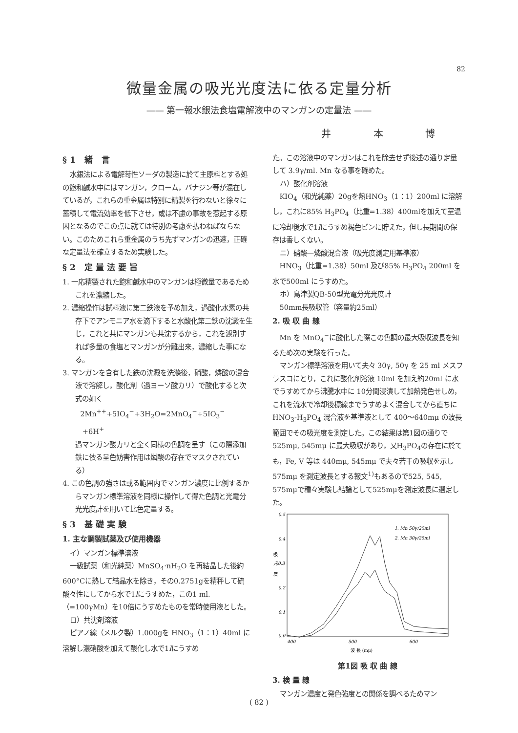82
微量金属の吸光光度法に依る定量分析
—— 第一報水銀法食塩電解液中のマンガンの定量法 ——
井 本 博
§1 緒 言
水銀法による電解苛性ソーダの製造に於て主原料とする処の飽和鹹水中にはマンガン，クローム，バナジン等が混在しているが，これらの重金属は特別に精製を行わないと徐々に蓄積して電流効率を低下させ，或は不慮の事故を惹起する原因となるのでこの点に就ては特別の考慮を払わねばならない。このためこれら重金属のうち先ずマンガンの迅速，正確な定量法を確立するため実験した。
§2 定量法要旨
1. 一応精製された飽和鹹水中のマンガンは極微量であるためこれを濃縮した。
2. 濃縮操作は試料液に第二鉄液を予め加え，過酸化水素の共存下でアンモニア水を滴下すると水酸化第二鉄の沈澱を生じ，これと共にマンガンも共沈するから，これを濾別すれば多量の食塩とマンガンが分離出来，濃縮した事になる。
3. マンガンを含有した鉄の沈澱を洗滌後，硝酸，燐酸の混合液で溶解し，酸化剤（過ヨーソ酸カリ）で酸化すると次式の如く
2Mn<sup>++</sup>+5IO<sub>4</sub><sup>−</sup>+3H<sub>2</sub>O=2MnO<sub>4</sub><sup>−</sup>+5IO<sub>3</sub><sup>−</sup>
+6H<sup>+</sup>
過マンガン酸カリと全く同様の色調を呈す（この際添加鉄に依る呈色妨害作用は燐酸の存在でマスクされている）
4. この色調の強さは或る範囲内でマンガン濃度に比例するからマンガン標準溶液を同様に操作して得た色調と光電分光光度計を用いて比色定量する。
§3 基礎実験
1. 主な調製試薬及び使用機器
イ）マンガン標準溶液
一級試薬（和光純薬）MnSO<sub>4</sub>·nH<sub>2</sub>O を再結晶した後約600°Cに熱して結晶水を除き，その0.2751gを精秤して硫酸々性にしてから水で1lにうすめた，この1 ml.（=100γMn）を10倍にうすめたものを常時使用液とした。
ロ）共沈剤溶液
ピアノ線（メルク製）1.000gを HNO<sub>3</sub>（1：1）40ml に溶解し濃硝酸を加えて酸化し水で1lにうすめ
た。この溶液中のマンガンはこれを除去せず後述の通り定量して 3.9γ/ml. Mn なる事を確めた。
ハ）酸化剤溶液
KIO<sub>4</sub>（和光純薬）20gを熱HNO<sub>3</sub>（1：1）200ml に溶解し，これに85% H<sub>3</sub>PO<sub>4</sub>（比重=1.38）400mlを加えて室温に冷却後水で1lにうすめ褐色ビンに貯えた，但し長期間の保存は香しくない。
ニ）硝酸—燐酸混合液（吸光度測定用基準液）
HNO<sub>3</sub>（比重=1.38）50ml 及び85% H<sub>3</sub>PO<sub>4</sub> 200ml を水で500ml にうすめた。
ホ）島津製QB-50型光電分光光度計
50mm長吸収管（容量約25ml）
2. 吸 収 曲 線
Mn を MnO<sub>4</sub><sup>−</sup>に酸化した際この色調の最大吸収波長を知るため次の実験を行った。
マンガン標準溶液を用いて夫々 30γ, 50γ を 25 ml メスフラスコにとり，これに酸化剤溶液 10ml を加え約20ml に水でうすめてから沸騰水中に 10分間浸漬して加熱発色せしめ，これを流水で冷却後標線までうすめよく混合してから直ちに HNO<sub>3</sub>-H<sub>3</sub>PO<sub>4</sub> 混合液を基準液として 400〜640mμ の波長範囲でその吸光度を測定した。この結果は第1図の通りで525mμ, 545mμ に最大吸収があり，又H<sub>3</sub>PO<sub>4</sub>の存在に於ても，Fe, V 等は 440mμ, 545mμ で夫々若干の吸収を示し 575mμ を測定波長とする報文<sup>1)</sup>もあるので525, 545, 575mμで種々実験し結論として525mμを測定波長に選定した。
0.5
0.4
吸
光0.3
度
0.2
0.1
0.0
400
500
600
1. Mn 50γ/25ml
2. Mn 30γ/25ml
波 長 (mμ)
第1図 吸 収 曲 線
3. 検 量 線
マンガン濃度と発色強度との関係を調べるためマン
( 82 )